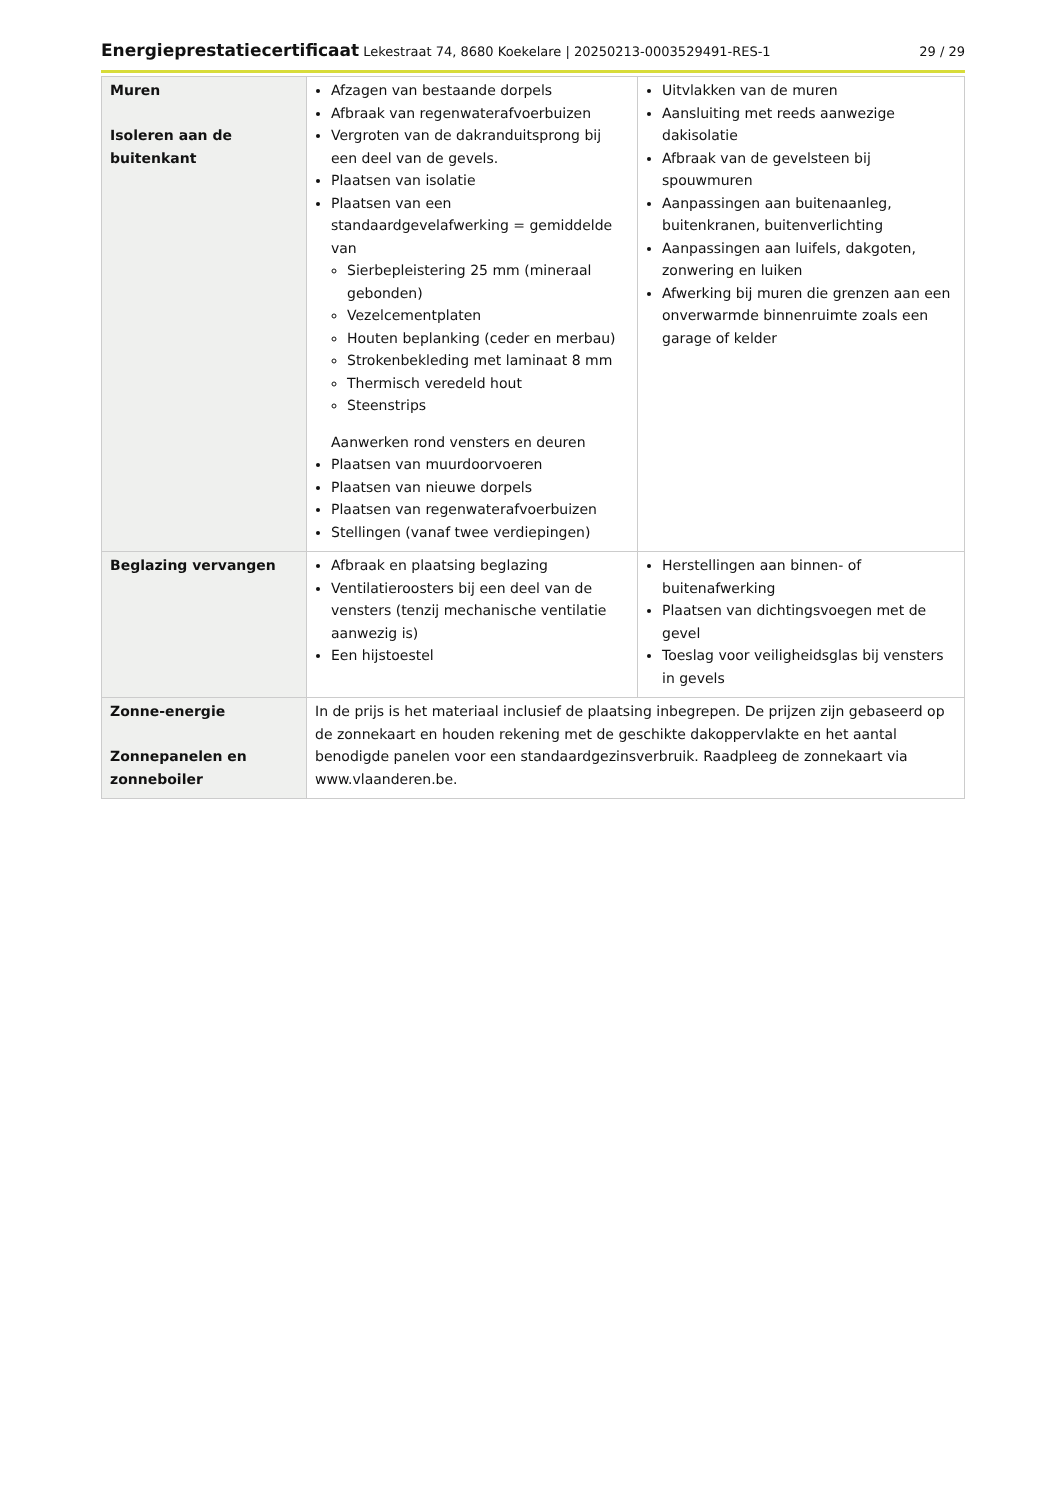Energieprestatiecertificaat Lekestraat 74, 8680 Koekelare | 20250213-0003529491-RES-1 29 / 29
| Muren Isoleren aan de buitenkant | Afzagen van bestaande dorpels Afbraak van regenwaterafvoerbuizen Vergroten van de dakranduitsprong bij een deel van de gevels. Plaatsen van isolatie Plaatsen van een standaardgevelafwerking = gemiddelde van Sierbepleistering 25 mm (mineraal gebonden) Vezelcementplaten Houten beplanking (ceder en merbau) Strokenbekleding met laminaat 8 mm Thermisch veredeld hout Steenstrips Aanwerken rond vensters en deuren Plaatsen van muurdoorvoeren Plaatsen van nieuwe dorpels Plaatsen van regenwaterafvoerbuizen Stellingen (vanaf twee verdiepingen) | Uitvlakken van de muren Aansluiting met reeds aanwezige dakisolatie Afbraak van de gevelsteen bij spouwmuren Aanpassingen aan buitenaanleg, buitenkranen, buitenverlichting Aanpassingen aan luifels, dakgoten, zonwering en luiken Afwerking bij muren die grenzen aan een onverwarmde binnenruimte zoals een garage of kelder |
| Beglazing vervangen | Afbraak en plaatsing beglazing Ventilatieroosters bij een deel van de vensters (tenzij mechanische ventilatie aanwezig is) Een hijstoestel | Herstellingen aan binnen- of buitenafwerking Plaatsen van dichtingsvoegen met de gevel Toeslag voor veiligheidsglas bij vensters in gevels |
| Zonne-energie Zonnepanelen en zonneboiler | In de prijs is het materiaal inclusief de plaatsing inbegrepen. De prijzen zijn gebaseerd op de zonnekaart en houden rekening met de geschikte dakoppervlakte en het aantal benodigde panelen voor een standaardgezinsverbruik. Raadpleeg de zonnekaart via www.vlaanderen.be . | |